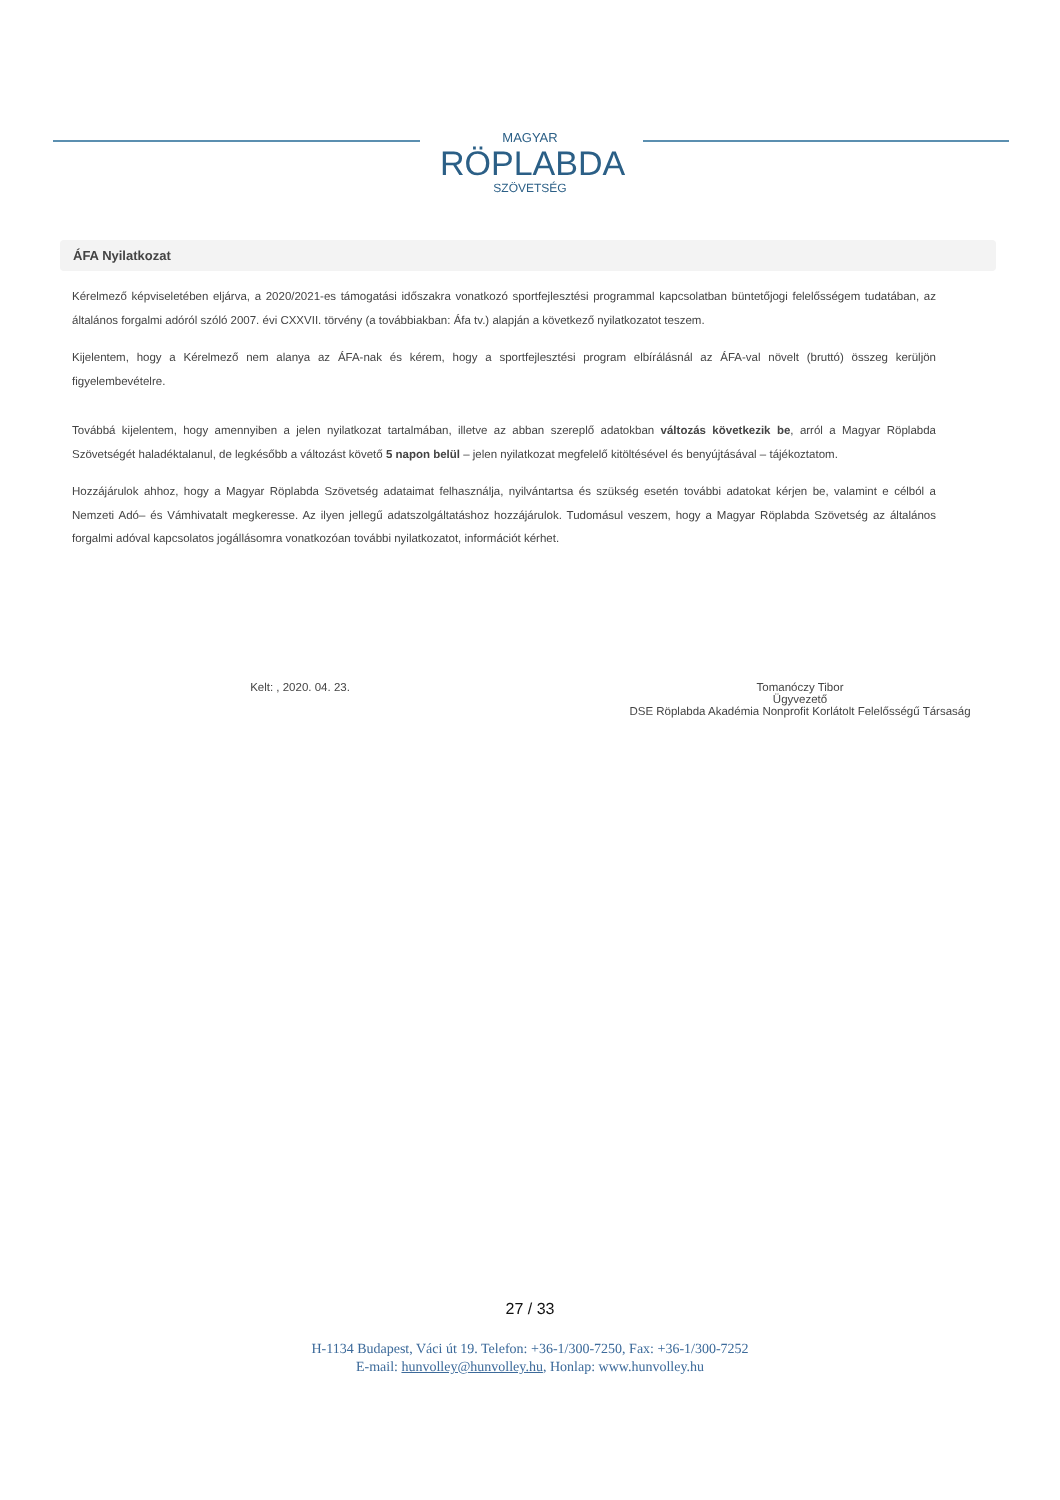MAGYAR
RÖPLABDA
SZÖVETSÉG
ÁFA Nyilatkozat
Kérelmező képviseletében eljárva, a 2020/2021-es támogatási időszakra vonatkozó sportfejlesztési programmal kapcsolatban büntetőjogi felelősségem tudatában, az általános forgalmi adóról szóló 2007. évi CXXVII. törvény (a továbbiakban: Áfa tv.) alapján a következő nyilatkozatot teszem.
Kijelentem, hogy a Kérelmező nem alanya az ÁFA-nak és kérem, hogy a sportfejlesztési program elbírálásnál az ÁFA-val növelt (bruttó) összeg kerüljön figyelembevételre.
Továbbá kijelentem, hogy amennyiben a jelen nyilatkozat tartalmában, illetve az abban szereplő adatokban változás következik be, arról a Magyar Röplabda Szövetségét haladéktalanul, de legkésőbb a változást követő 5 napon belül – jelen nyilatkozat megfelelő kitöltésével és benyújtásával – tájékoztatom.
Hozzájárulok ahhoz, hogy a Magyar Röplabda Szövetség adataimat felhasználja, nyilvántartsa és szükség esetén további adatokat kérjen be, valamint e célból a Nemzeti Adó– és Vámhivatalt megkeresse. Az ilyen jellegű adatszolgáltatáshoz hozzájárulok. Tudomásul veszem, hogy a Magyar Röplabda Szövetség az általános forgalmi adóval kapcsolatos jogállásomra vonatkozóan további nyilatkozatot, információt kérhet.
Kelt: , 2020. 04. 23. Tomanóczy Tibor
Ügyvezető
DSE Röplabda Akadémia Nonprofit Korlátolt Felelősségű Társaság
27 / 33
H-1134 Budapest, Váci út 19. Telefon: +36-1/300-7250, Fax: +36-1/300-7252
E-mail: hunvolley@hunvolley.hu, Honlap: www.hunvolley.hu